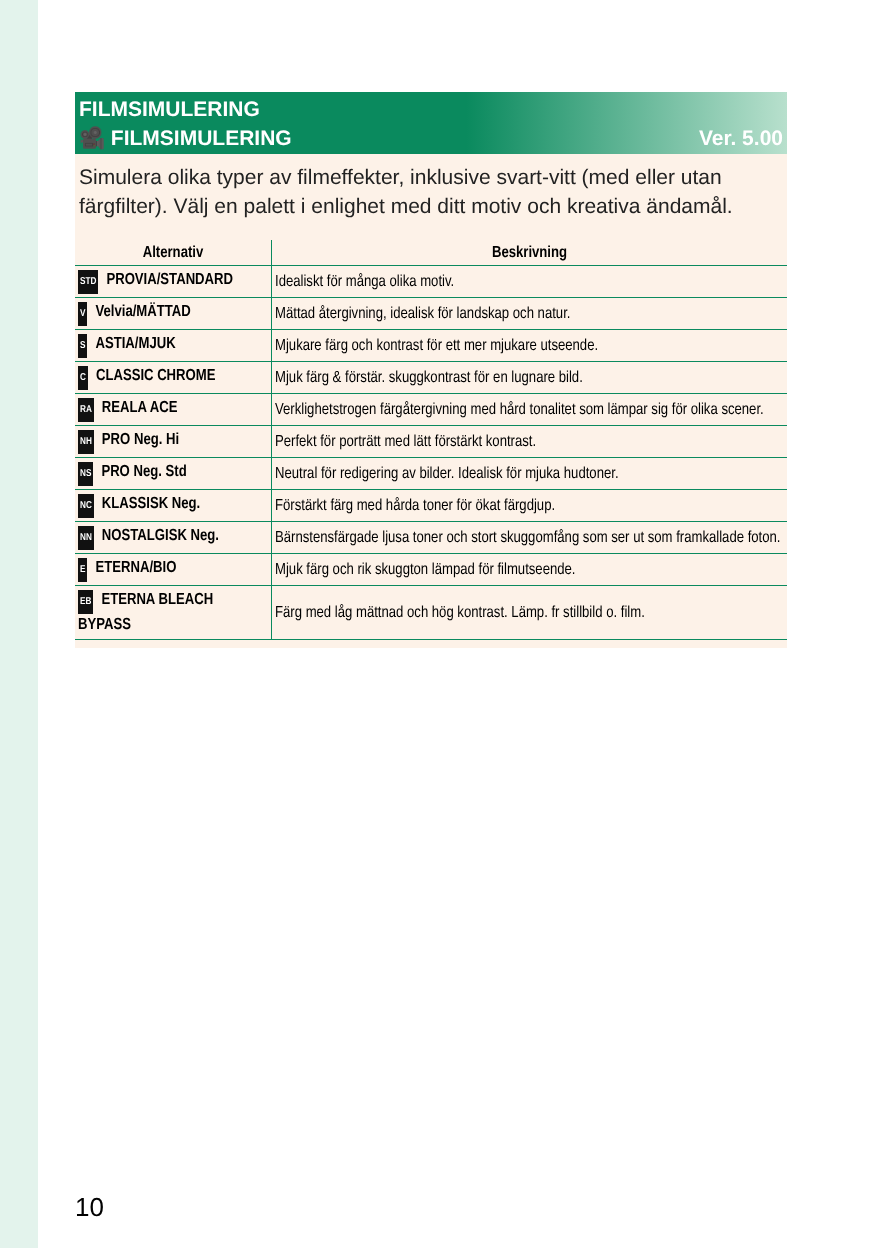FILMSIMULERING
🎥 FILMSIMULERING Ver. 5.00
Simulera olika typer av filmeffekter, inklusive svart-vitt (med eller utan färgfilter). Välj en palett i enlighet med ditt motiv och kreativa ändamål.
| Alternativ | Beskrivning |
| --- | --- |
| STD PROVIA/STANDARD | Idealiskt för många olika motiv. |
| V Velvia/MÄTTAD | Mättad återgivning, idealisk för landskap och natur. |
| S ASTIA/MJUK | Mjukare färg och kontrast för ett mer mjukare utseende. |
| C CLASSIC CHROME | Mjuk färg & förstär. skuggkontrast för en lugnare bild. |
| RA REALA ACE | Verklighetstrogen färgåtergivning med hård tonalitet som lämpar sig för olika scener. |
| NH PRO Neg. Hi | Perfekt för porträtt med lätt förstärkt kontrast. |
| NS PRO Neg. Std | Neutral för redigering av bilder. Idealisk för mjuka hudtoner. |
| NC KLASSISK Neg. | Förstärkt färg med hårda toner för ökat färgdjup. |
| NN NOSTALGISK Neg. | Bärnstensfärgade ljusa toner och stort skuggomfång som ser ut som framkallade foton. |
| E ETERNA/BIO | Mjuk färg och rik skuggton lämpad för filmutseende. |
| EB ETERNA BLEACH BYPASS | Färg med låg mättnad och hög kontrast. Lämp. fr stillbild o. film. |
10